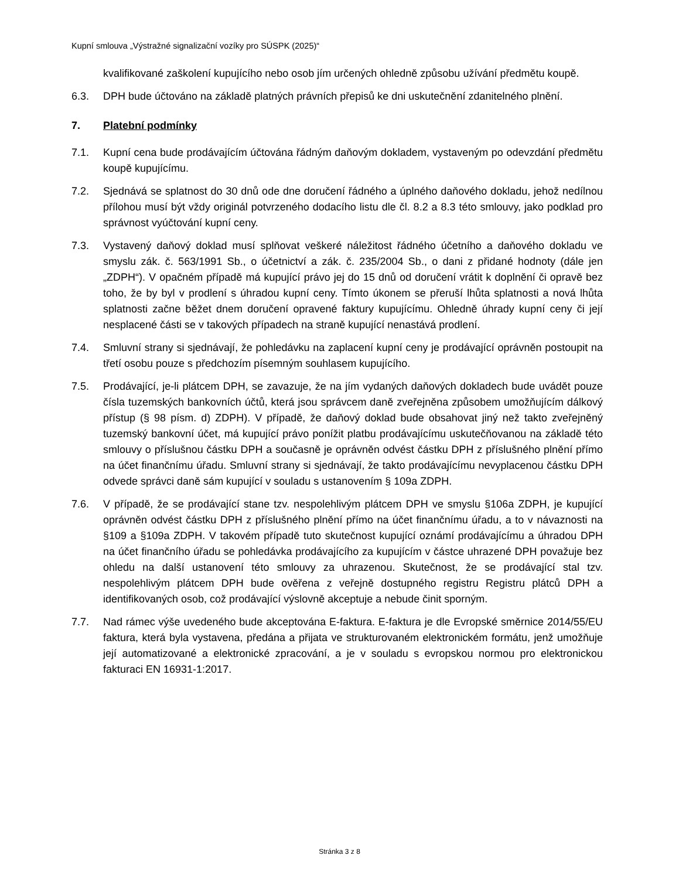Kupní smlouva „Výstražné signalizační vozíky pro SÚSPK (2025)“
kvalifikované zaškolení kupujícího nebo osob jím určených ohledně způsobu užívání předmětu koupě.
6.3. DPH bude účtováno na základě platných právních přepisů ke dni uskutečnění zdanitelného plnění.
7. Platební podmínky
7.1. Kupní cena bude prodávajícím účtována řádným daňovým dokladem, vystaveným po odevzdání předmětu koupě kupujícímu.
7.2. Sjednává se splatnost do 30 dnů ode dne doručení řádného a úplného daňového dokladu, jehož nedílnou přílohou musí být vždy originál potvrzeného dodacího listu dle čl. 8.2 a 8.3 této smlouvy, jako podklad pro správnost vyúčtování kupní ceny.
7.3. Vystavený daňový doklad musí splňovat veškeré náležitost řádného účetního a daňového dokladu ve smyslu zák. č. 563/1991 Sb., o účetnictví a zák. č. 235/2004 Sb., o dani z přidané hodnoty (dále jen „ZDPH“). V opačném případě má kupující právo jej do 15 dnů od doručení vrátit k doplnění či opravě bez toho, že by byl v prodlení s úhradou kupní ceny. Tímto úkonem se přeruší lhůta splatnosti a nová lhůta splatnosti začne běžet dnem doručení opravené faktury kupujícímu. Ohledně úhrady kupní ceny či její nesplacené části se v takových případech na straně kupující nenastává prodlení.
7.4. Smluvní strany si sjednávají, že pohledávku na zaplacení kupní ceny je prodávající oprávněn postoupit na třetí osobu pouze s předchozím písemným souhlasem kupujícího.
7.5. Prodávající, je-li plátcem DPH, se zavazuje, že na jím vydaných daňových dokladech bude uvádět pouze čísla tuzemských bankovních účtů, která jsou správcem daně zveřejněna způsobem umožňujícím dálkový přístup (§ 98 písm. d) ZDPH). V případě, že daňový doklad bude obsahovat jiný než takto zveřejněný tuzemský bankovní účet, má kupující právo ponížit platbu prodávajícímu uskutečňovanou na základě této smlouvy o příslušnou částku DPH a současně je oprávněn odvést částku DPH z příslušného plnění přímo na účet finančnímu úřadu. Smluvní strany si sjednávají, že takto prodávajícímu nevyplacenou částku DPH odvede správci daně sám kupující v souladu s ustanovením § 109a ZDPH.
7.6. V případě, že se prodávající stane tzv. nespolehlivým plátcem DPH ve smyslu §106a ZDPH, je kupující oprávněn odvést částku DPH z příslušného plnění přímo na účet finančnímu úřadu, a to v návaznosti na §109 a §109a ZDPH. V takovém případě tuto skutečnost kupující oznámí prodávajícímu a úhradou DPH na účet finančního úřadu se pohledávka prodávajícího za kupujícím v částce uhrazené DPH považuje bez ohledu na další ustanovení této smlouvy za uhrazenou. Skutečnost, že se prodávající stal tzv. nespolehlivým plátcem DPH bude ověřena z veřejně dostupného registru Registru plátců DPH a identifikovaných osob, což prodávající výslovně akceptuje a nebude činit sporným.
7.7. Nad rámec výše uvedeného bude akceptována E-faktura. E-faktura je dle Evropské směrnice 2014/55/EU faktura, která byla vystavena, předána a přijata ve strukturovaném elektronickém formátu, jenž umožňuje její automatizované a elektronické zpracování, a je v souladu s evropskou normou pro elektronickou fakturaci EN 16931-1:2017.
Stránka 3 z 8